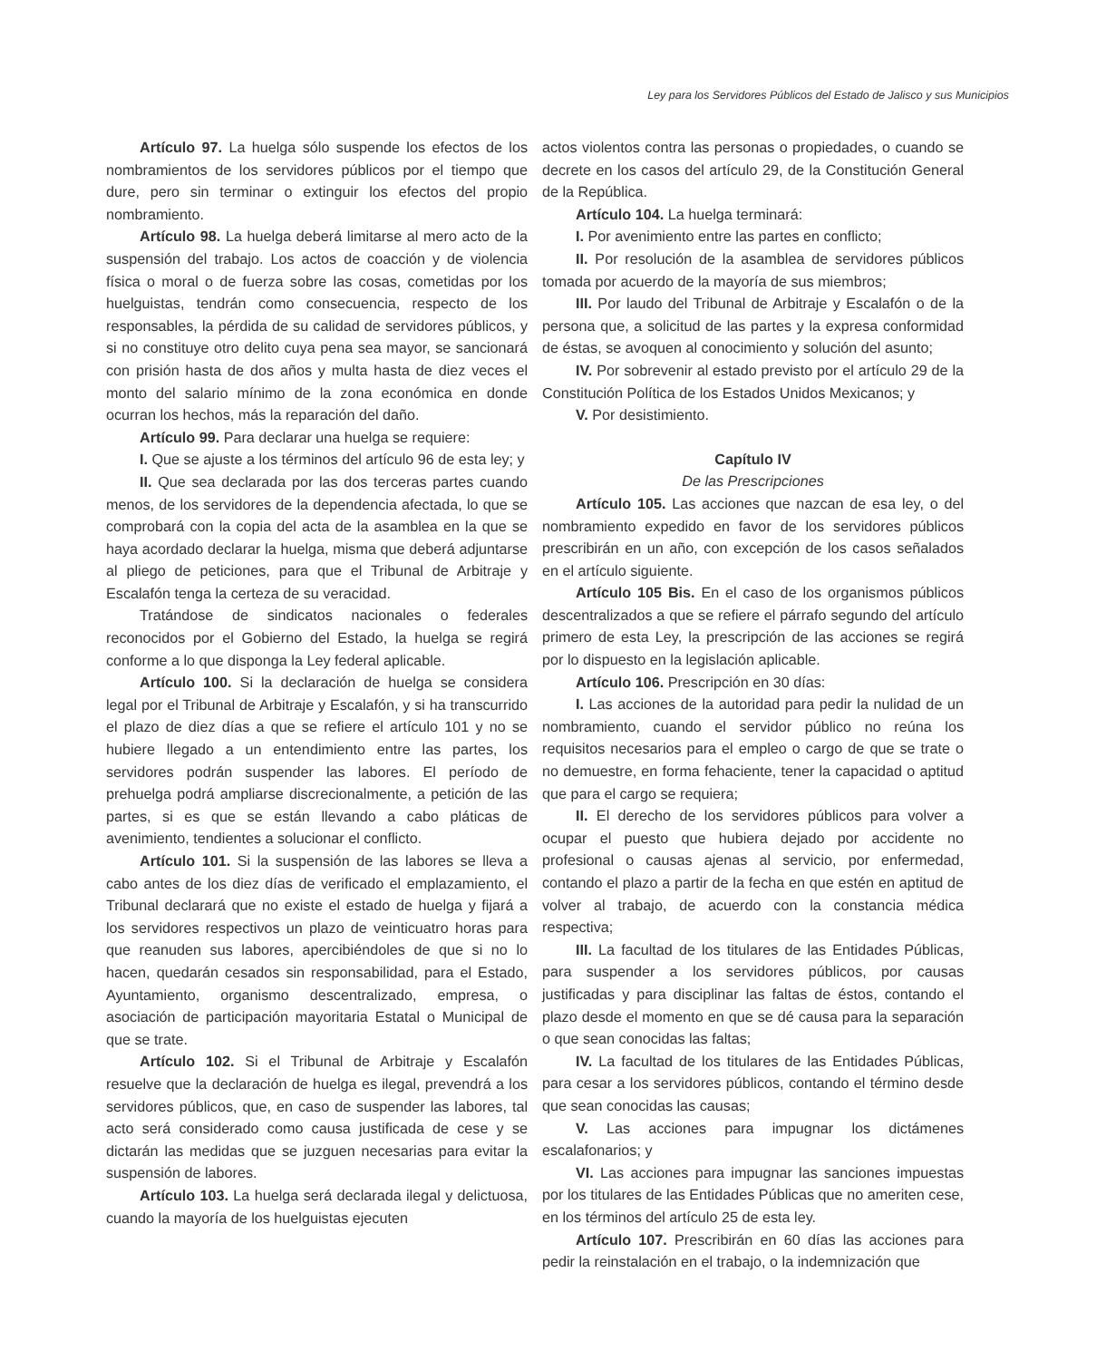Ley para los Servidores Públicos del Estado de Jalisco y sus Municipios
Artículo 97. La huelga sólo suspende los efectos de los nombramientos de los servidores públicos por el tiempo que dure, pero sin terminar o extinguir los efectos del propio nombramiento.
Artículo 98. La huelga deberá limitarse al mero acto de la suspensión del trabajo. Los actos de coacción y de violencia física o moral o de fuerza sobre las cosas, cometidas por los huelguistas, tendrán como consecuencia, respecto de los responsables, la pérdida de su calidad de servidores públicos, y si no constituye otro delito cuya pena sea mayor, se sancionará con prisión hasta de dos años y multa hasta de diez veces el monto del salario mínimo de la zona económica en donde ocurran los hechos, más la reparación del daño.
Artículo 99. Para declarar una huelga se requiere:
I. Que se ajuste a los términos del artículo 96 de esta ley; y
II. Que sea declarada por las dos terceras partes cuando menos, de los servidores de la dependencia afectada, lo que se comprobará con la copia del acta de la asamblea en la que se haya acordado declarar la huelga, misma que deberá adjuntarse al pliego de peticiones, para que el Tribunal de Arbitraje y Escalafón tenga la certeza de su veracidad.
Tratándose de sindicatos nacionales o federales reconocidos por el Gobierno del Estado, la huelga se regirá conforme a lo que disponga la Ley federal aplicable.
Artículo 100. Si la declaración de huelga se considera legal por el Tribunal de Arbitraje y Escalafón, y si ha transcurrido el plazo de diez días a que se refiere el artículo 101 y no se hubiere llegado a un entendimiento entre las partes, los servidores podrán suspender las labores. El período de prehuelga podrá ampliarse discrecionalmente, a petición de las partes, si es que se están llevando a cabo pláticas de avenimiento, tendientes a solucionar el conflicto.
Artículo 101. Si la suspensión de las labores se lleva a cabo antes de los diez días de verificado el emplazamiento, el Tribunal declarará que no existe el estado de huelga y fijará a los servidores respectivos un plazo de veinticuatro horas para que reanuden sus labores, apercibiéndoles de que si no lo hacen, quedarán cesados sin responsabilidad, para el Estado, Ayuntamiento, organismo descentralizado, empresa, o asociación de participación mayoritaria Estatal o Municipal de que se trate.
Artículo 102. Si el Tribunal de Arbitraje y Escalafón resuelve que la declaración de huelga es ilegal, prevendrá a los servidores públicos, que, en caso de suspender las labores, tal acto será considerado como causa justificada de cese y se dictarán las medidas que se juzguen necesarias para evitar la suspensión de labores.
Artículo 103. La huelga será declarada ilegal y delictuosa, cuando la mayoría de los huelguistas ejecuten
actos violentos contra las personas o propiedades, o cuando se decrete en los casos del artículo 29, de la Constitución General de la República.
Artículo 104. La huelga terminará:
I. Por avenimiento entre las partes en conflicto;
II. Por resolución de la asamblea de servidores públicos tomada por acuerdo de la mayoría de sus miembros;
III. Por laudo del Tribunal de Arbitraje y Escalafón o de la persona que, a solicitud de las partes y la expresa conformidad de éstas, se avoquen al conocimiento y solución del asunto;
IV. Por sobrevenir al estado previsto por el artículo 29 de la Constitución Política de los Estados Unidos Mexicanos; y
V. Por desistimiento.
Capítulo IV
De las Prescripciones
Artículo 105. Las acciones que nazcan de esa ley, o del nombramiento expedido en favor de los servidores públicos prescribirán en un año, con excepción de los casos señalados en el artículo siguiente.
Artículo 105 Bis. En el caso de los organismos públicos descentralizados a que se refiere el párrafo segundo del artículo primero de esta Ley, la prescripción de las acciones se regirá por lo dispuesto en la legislación aplicable.
Artículo 106. Prescripción en 30 días:
I. Las acciones de la autoridad para pedir la nulidad de un nombramiento, cuando el servidor público no reúna los requisitos necesarios para el empleo o cargo de que se trate o no demuestre, en forma fehaciente, tener la capacidad o aptitud que para el cargo se requiera;
II. El derecho de los servidores públicos para volver a ocupar el puesto que hubiera dejado por accidente no profesional o causas ajenas al servicio, por enfermedad, contando el plazo a partir de la fecha en que estén en aptitud de volver al trabajo, de acuerdo con la constancia médica respectiva;
III. La facultad de los titulares de las Entidades Públicas, para suspender a los servidores públicos, por causas justificadas y para disciplinar las faltas de éstos, contando el plazo desde el momento en que se dé causa para la separación o que sean conocidas las faltas;
IV. La facultad de los titulares de las Entidades Públicas, para cesar a los servidores públicos, contando el término desde que sean conocidas las causas;
V. Las acciones para impugnar los dictámenes escalafonarios; y
VI. Las acciones para impugnar las sanciones impuestas por los titulares de las Entidades Públicas que no ameriten cese, en los términos del artículo 25 de esta ley.
Artículo 107. Prescribirán en 60 días las acciones para pedir la reinstalación en el trabajo, o la indemnización que